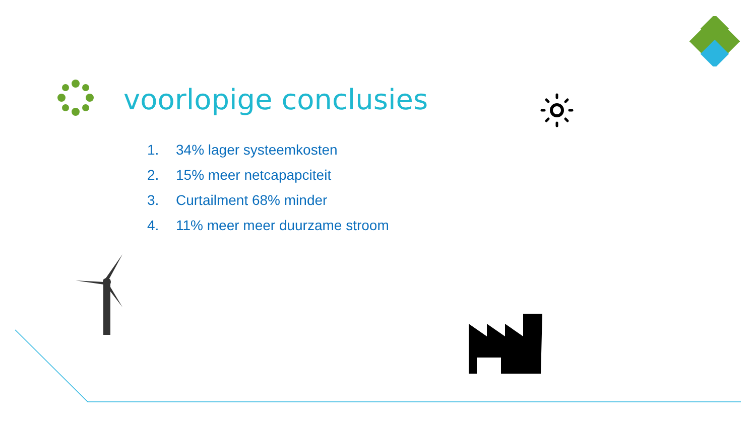voorlopige conclusies
1. 34% lager systeemkosten
2. 15% meer netcapapciteit
3. Curtailment 68% minder
4. 11% meer meer duurzame stroom